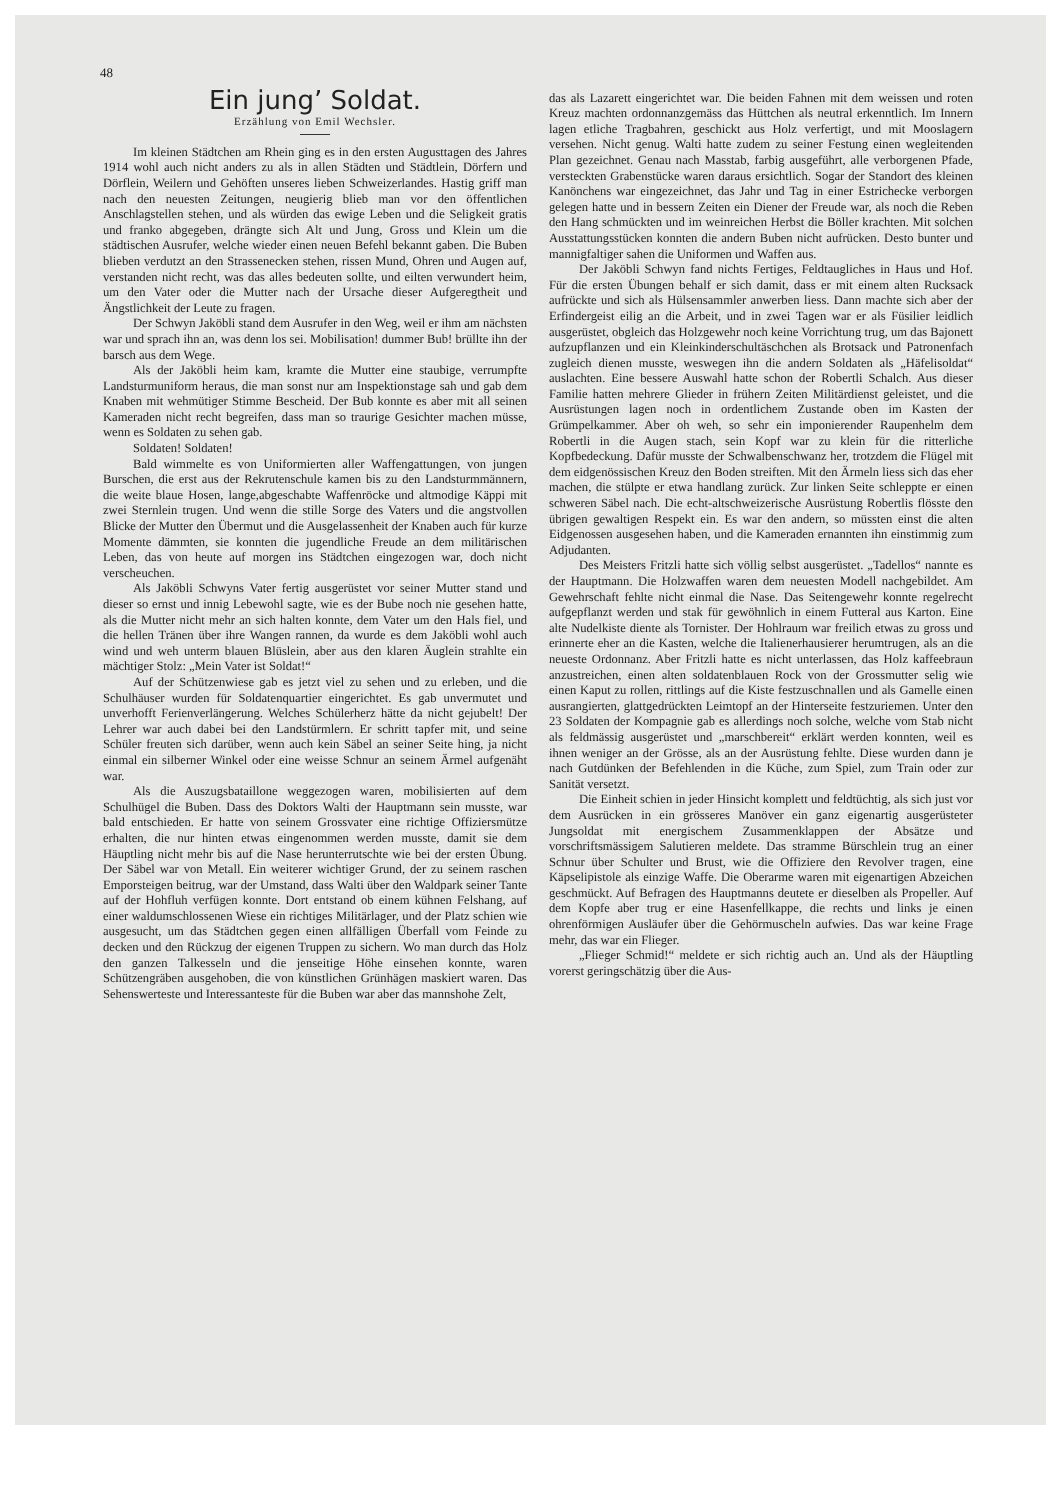48
Ein jung’ Soldat.
Erzählung von Emil Wechsler.
Im kleinen Städtchen am Rhein ging es in den ersten Augusttagen des Jahres 1914 wohl auch nicht anders zu als in allen Städten und Städtlein, Dörfern und Dörflein, Weilern und Gehöften unseres lieben Schweizerlandes. Hastig griff man nach den neuesten Zeitungen, neugierig blieb man vor den öffentlichen Anschlagstellen stehen, und als würden das ewige Leben und die Seligkeit gratis und franko abgegeben, drängte sich Alt und Jung, Gross und Klein um die städtischen Ausrufer, welche wieder einen neuen Befehl bekannt gaben. Die Buben blieben verdutzt an den Strassenecken stehen, rissen Mund, Ohren und Augen auf, verstanden nicht recht, was das alles bedeuten sollte, und eilten verwundert heim, um den Vater oder die Mutter nach der Ursache dieser Aufgeregtheit und Ängstlichkeit der Leute zu fragen.
Der Schwyn Jaköbli stand dem Ausrufer in den Weg, weil er ihm am nächsten war und sprach ihn an, was denn los sei. Mobilisation! dummer Bub! brüllte ihn der barsch aus dem Wege.
Als der Jaköbli heim kam, kramte die Mutter eine staubige, verrumpfte Landsturmuniform heraus, die man sonst nur am Inspektionstage sah und gab dem Knaben mit wehmütiger Stimme Bescheid. Der Bub konnte es aber mit all seinen Kameraden nicht recht begreifen, dass man so traurige Gesichter machen müsse, wenn es Soldaten zu sehen gab.
Soldaten! Soldaten!
Bald wimmelte es von Uniformierten aller Waffengattungen, von jungen Burschen, die erst aus der Rekrutenschule kamen bis zu den Landsturmmännern, die weite blaue Hosen, lange,abgeschabte Waffenröcke und altmodige Käppi mit zwei Sternlein trugen. Und wenn die stille Sorge des Vaters und die angstvollen Blicke der Mutter den Übermut und die Ausgelassenheit der Knaben auch für kurze Momente dämmten, sie konnten die jugendliche Freude an dem militärischen Leben, das von heute auf morgen ins Städtchen eingezogen war, doch nicht verscheuchen.
Als Jaköbli Schwyns Vater fertig ausgerüstet vor seiner Mutter stand und dieser so ernst und innig Lebewohl sagte, wie es der Bube noch nie gesehen hatte, als die Mutter nicht mehr an sich halten konnte, dem Vater um den Hals fiel, und die hellen Tränen über ihre Wangen rannen, da wurde es dem Jaköbli wohl auch wind und weh unterm blauen Blüslein, aber aus den klaren Äuglein strahlte ein mächtiger Stolz: „Mein Vater ist Soldat!“
Auf der Schützenwiese gab es jetzt viel zu sehen und zu erleben, und die Schulhäuser wurden für Soldatenquartier eingerichtet. Es gab unvermutet und unverhofft Ferienverlängerung. Welches Schülerherz hätte da nicht gejubelt! Der Lehrer war auch dabei bei den Landstürmlern. Er schritt tapfer mit, und seine Schüler freuten sich darüber, wenn auch kein Säbel an seiner Seite hing, ja nicht einmal ein silberner Winkel oder eine weisse Schnur an seinem Ärmel aufgenäht war.
Als die Auszugsbataillone weggezogen waren, mobilisierten auf dem Schulhügel die Buben. Dass des Doktors Walti der Hauptmann sein musste, war bald entschieden. Er hatte von seinem Grossvater eine richtige Offiziersmütze erhalten, die nur hinten etwas eingenommen werden musste, damit sie dem Häuptling nicht mehr bis auf die Nase herunterrutschte wie bei der ersten Übung. Der Säbel war von Metall. Ein weiterer wichtiger Grund, der zu seinem raschen Emporsteigen beitrug, war der Umstand, dass Walti über den Waldpark seiner Tante auf der Hohfluh verfügen konnte. Dort entstand ob einem kühnen Felshang, auf einer waldumschlossenen Wiese ein richtiges Militärlager, und der Platz schien wie ausgesucht, um das Städtchen gegen einen allfälligen Überfall vom Feinde zu decken und den Rückzug der eigenen Truppen zu sichern. Wo man durch das Holz den ganzen Talkesseln und die jenseitige Höhe einsehen konnte, waren Schützengräben ausgehoben, die von künstlichen Grünhägen maskiert waren. Das Sehenswerteste und Interessanteste für die Buben war aber das mannshohe Zelt,
das als Lazarett eingerichtet war. Die beiden Fahnen mit dem weissen und roten Kreuz machten ordonnanzgemäss das Hüttchen als neutral erkenntlich. Im Innern lagen etliche Tragbahren, geschickt aus Holz verfertigt, und mit Mooslagern versehen. Nicht genug. Walti hatte zudem zu seiner Festung einen wegleitenden Plan gezeichnet. Genau nach Masstab, farbig ausgeführt, alle verborgenen Pfade, versteckten Grabenstücke waren daraus ersichtlich. Sogar der Standort des kleinen Kanönchens war eingezeichnet, das Jahr und Tag in einer Estrichecke verborgen gelegen hatte und in bessern Zeiten ein Diener der Freude war, als noch die Reben den Hang schmückten und im weinreichen Herbst die Böller krachten. Mit solchen Ausstattungsstücken konnten die andern Buben nicht aufrücken. Desto bunter und mannigfaltiger sahen die Uniformen und Waffen aus.
Der Jaköbli Schwyn fand nichts Fertiges, Feldtaugliches in Haus und Hof. Für die ersten Übungen behalf er sich damit, dass er mit einem alten Rucksack aufrückte und sich als Hülsensammler anwerben liess. Dann machte sich aber der Erfindergeist eilig an die Arbeit, und in zwei Tagen war er als Füsilier leidlich ausgerüstet, obgleich das Holzgewehr noch keine Vorrichtung trug, um das Bajonett aufzupflanzen und ein Kleinkinderschultäschchen als Brotsack und Patronenfach zugleich dienen musste, weswegen ihn die andern Soldaten als „Häfelisoldat“ auslachten. Eine bessere Auswahl hatte schon der Robertli Schalch. Aus dieser Familie hatten mehrere Glieder in frühern Zeiten Militärdienst geleistet, und die Ausrüstungen lagen noch in ordentlichem Zustande oben im Kasten der Grümpelkammer. Aber oh weh, so sehr ein imponierender Raupenhelm dem Robertli in die Augen stach, sein Kopf war zu klein für die ritterliche Kopfbedeckung. Dafür musste der Schwalbenschwanz her, trotzdem die Flügel mit dem eidgenössischen Kreuz den Boden streiften. Mit den Ärmeln liess sich das eher machen, die stülpte er etwa handlang zurück. Zur linken Seite schleppte er einen schweren Säbel nach. Die echt-altschweizerische Ausrüstung Robertlis flösste den übrigen gewaltigen Respekt ein. Es war den andern, so müssten einst die alten Eidgenossen ausgesehen haben, und die Kameraden ernannten ihn einstimmig zum Adjudanten.
Des Meisters Fritzli hatte sich völlig selbst ausgerüstet. „Tadellos“ nannte es der Hauptmann. Die Holzwaffen waren dem neuesten Modell nachgebildet. Am Gewehrschaft fehlte nicht einmal die Nase. Das Seitengewehr konnte regelrecht aufgepflanzt werden und stak für gewöhnlich in einem Futteral aus Karton. Eine alte Nudelkiste diente als Tornister. Der Hohlraum war freilich etwas zu gross und erinnerte eher an die Kasten, welche die Italienerhausierer herumtrugen, als an die neueste Ordonnanz. Aber Fritzli hatte es nicht unterlassen, das Holz kaffeebraun anzustreichen, einen alten soldatenblauen Rock von der Grossmutter selig wie einen Kaput zu rollen, rittlings auf die Kiste festzuschnallen und als Gamelle einen ausrangierten, glattgedrückten Leimtopf an der Hinterseite festzuriemen. Unter den 23 Soldaten der Kompagnie gab es allerdings noch solche, welche vom Stab nicht als feldmässig ausgerüstet und „marschbereit“ erklärt werden konnten, weil es ihnen weniger an der Grösse, als an der Ausrüstung fehlte. Diese wurden dann je nach Gutdünken der Befehlenden in die Küche, zum Spiel, zum Train oder zur Sanität versetzt.
Die Einheit schien in jeder Hinsicht komplett und feldtüchtig, als sich just vor dem Ausrücken in ein grösseres Manöver ein ganz eigenartig ausgerüsteter Jungsoldat mit energischem Zusammenklappen der Absätze und vorschriftsmässigem Salutieren meldete. Das stramme Bürschlein trug an einer Schnur über Schulter und Brust, wie die Offiziere den Revolver tragen, eine Käpselipistole als einzige Waffe. Die Oberarme waren mit eigenartigen Abzeichen geschmückt. Auf Befragen des Hauptmanns deutete er dieselben als Propeller. Auf dem Kopfe aber trug er eine Hasenfellkappe, die rechts und links je einen ohrenförmigen Ausläufer über die Gehörmuscheln aufwies. Das war keine Frage mehr, das war ein Flieger.
„Flieger Schmid!“ meldete er sich richtig auch an. Und als der Häuptling vorerst geringschätzig über die Aus-